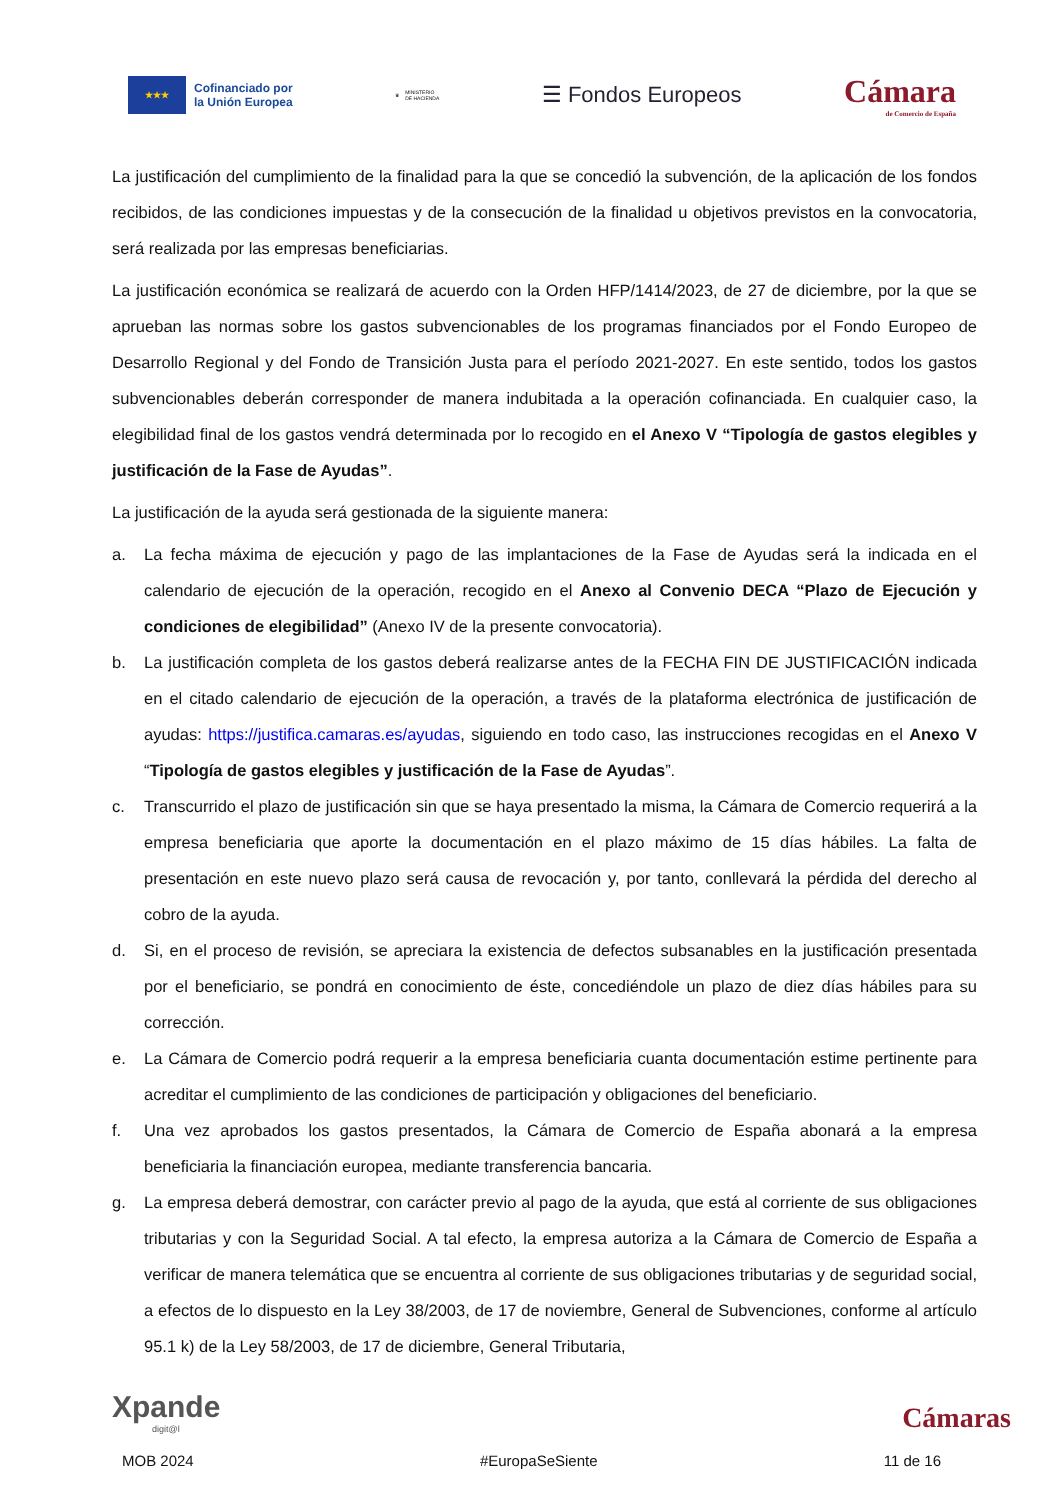★★★
Cofinanciado por
la Unión Europea
♛ MINISTERIO
DE HACIENDA
☰ Fondos Europeos
Cámara
de Comercio de España
La justificación del cumplimiento de la finalidad para la que se concedió la subvención, de la aplicación de los fondos recibidos, de las condiciones impuestas y de la consecución de la finalidad u objetivos previstos en la convocatoria, será realizada por las empresas beneficiarias.
La justificación económica se realizará de acuerdo con la Orden HFP/1414/2023, de 27 de diciembre, por la que se aprueban las normas sobre los gastos subvencionables de los programas financiados por el Fondo Europeo de Desarrollo Regional y del Fondo de Transición Justa para el período 2021-2027. En este sentido, todos los gastos subvencionables deberán corresponder de manera indubitada a la operación cofinanciada. En cualquier caso, la elegibilidad final de los gastos vendrá determinada por lo recogido en el Anexo V “Tipología de gastos elegibles y justificación de la Fase de Ayudas”.
La justificación de la ayuda será gestionada de la siguiente manera:
a. La fecha máxima de ejecución y pago de las implantaciones de la Fase de Ayudas será la indicada en el calendario de ejecución de la operación, recogido en el Anexo al Convenio DECA “Plazo de Ejecución y condiciones de elegibilidad” (Anexo IV de la presente convocatoria).
b. La justificación completa de los gastos deberá realizarse antes de la FECHA FIN DE JUSTIFICACIÓN indicada en el citado calendario de ejecución de la operación, a través de la plataforma electrónica de justificación de ayudas: https://justifica.camaras.es/ayudas, siguiendo en todo caso, las instrucciones recogidas en el Anexo V “Tipología de gastos elegibles y justificación de la Fase de Ayudas”.
c. Transcurrido el plazo de justificación sin que se haya presentado la misma, la Cámara de Comercio requerirá a la empresa beneficiaria que aporte la documentación en el plazo máximo de 15 días hábiles. La falta de presentación en este nuevo plazo será causa de revocación y, por tanto, conllevará la pérdida del derecho al cobro de la ayuda.
d. Si, en el proceso de revisión, se apreciara la existencia de defectos subsanables en la justificación presentada por el beneficiario, se pondrá en conocimiento de éste, concediéndole un plazo de diez días hábiles para su corrección.
e. La Cámara de Comercio podrá requerir a la empresa beneficiaria cuanta documentación estime pertinente para acreditar el cumplimiento de las condiciones de participación y obligaciones del beneficiario.
f. Una vez aprobados los gastos presentados, la Cámara de Comercio de España abonará a la empresa beneficiaria la financiación europea, mediante transferencia bancaria.
g. La empresa deberá demostrar, con carácter previo al pago de la ayuda, que está al corriente de sus obligaciones tributarias y con la Seguridad Social. A tal efecto, la empresa autoriza a la Cámara de Comercio de España a verificar de manera telemática que se encuentra al corriente de sus obligaciones tributarias y de seguridad social, a efectos de lo dispuesto en la Ley 38/2003, de 17 de noviembre, General de Subvenciones, conforme al artículo 95.1 k) de la Ley 58/2003, de 17 de diciembre, General Tributaria,
Xpande
digit@l
Cámaras
MOB 2024 #EuropaSeSiente 11 de 16